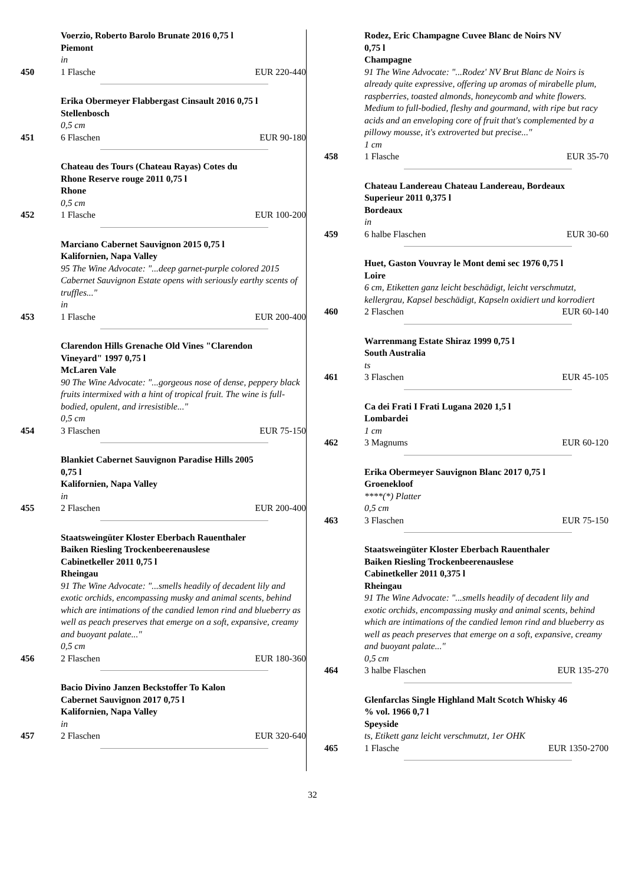Voerzio, Roberto Barolo Brunate 2016 0,75 l
Piemont
in
450 1 Flasche EUR 220-440
Erika Obermeyer Flabbergast Cinsault 2016 0,75 l
Stellenbosch
0,5 cm
451 6 Flaschen EUR 90-180
Chateau des Tours (Chateau Rayas) Cotes du
Rhone Reserve rouge 2011 0,75 l
Rhone
0,5 cm
452 1 Flasche EUR 100-200
Marciano Cabernet Sauvignon 2015 0,75 l
Kalifornien, Napa Valley
95 The Wine Advocate: "...deep garnet-purple colored 2015 Cabernet Sauvignon Estate opens with seriously earthy scents of truffles..."
in
453 1 Flasche EUR 200-400
Clarendon Hills Grenache Old Vines "Clarendon
Vineyard" 1997 0,75 l
McLaren Vale
90 The Wine Advocate: "...gorgeous nose of dense, peppery black fruits intermixed with a hint of tropical fruit. The wine is full-bodied, opulent, and irresistible..."
0,5 cm
454 3 Flaschen EUR 75-150
Blankiet Cabernet Sauvignon Paradise Hills 2005
0,75 l
Kalifornien, Napa Valley
in
455 2 Flaschen EUR 200-400
Staatsweingüter Kloster Eberbach Rauenthaler
Baiken Riesling Trockenbeerenauslese
Cabinetkeller 2011 0,75 l
Rheingau
91 The Wine Advocate: "...smells headily of decadent lily and exotic orchids, encompassing musky and animal scents, behind which are intimations of the candied lemon rind and blueberry as well as peach preserves that emerge on a soft, expansive, creamy and buoyant palate..."
0,5 cm
456 2 Flaschen EUR 180-360
Bacio Divino Janzen Beckstoffer To Kalon
Cabernet Sauvignon 2017 0,75 l
Kalifornien, Napa Valley
in
457 2 Flaschen EUR 320-640
Rodez, Eric Champagne Cuvee Blanc de Noirs NV
0,75 l
Champagne
91 The Wine Advocate: "...Rodez' NV Brut Blanc de Noirs is already quite expressive, offering up aromas of mirabelle plum, raspberries, toasted almonds, honeycomb and white flowers. Medium to full-bodied, fleshy and gourmand, with ripe but racy acids and an enveloping core of fruit that's complemented by a pillowy mousse, it's extroverted but precise..."
1 cm
458 1 Flasche EUR 35-70
Chateau Landereau Chateau Landereau, Bordeaux
Superieur 2011 0,375 l
Bordeaux
in
459 6 halbe Flaschen EUR 30-60
Huet, Gaston Vouvray le Mont demi sec 1976 0,75 l
Loire
6 cm, Etiketten ganz leicht beschädigt, leicht verschmutzt, kellergrau, Kapsel beschädigt, Kapseln oxidiert und korrodiert
460 2 Flaschen EUR 60-140
Warrenmang Estate Shiraz 1999 0,75 l
South Australia
ts
461 3 Flaschen EUR 45-105
Ca dei Frati I Frati Lugana 2020 1,5 l
Lombardei
1 cm
462 3 Magnums EUR 60-120
Erika Obermeyer Sauvignon Blanc 2017 0,75 l
Groenekloof
****(*) Platter
0,5 cm
463 3 Flaschen EUR 75-150
Staatsweingüter Kloster Eberbach Rauenthaler
Baiken Riesling Trockenbeerenauslese
Cabinetkeller 2011 0,375 l
Rheingau
91 The Wine Advocate: "...smells headily of decadent lily and exotic orchids, encompassing musky and animal scents, behind which are intimations of the candied lemon rind and blueberry as well as peach preserves that emerge on a soft, expansive, creamy and buoyant palate..."
0,5 cm
464 3 halbe Flaschen EUR 135-270
Glenfarclas Single Highland Malt Scotch Whisky 46
% vol. 1966 0,7 l
Speyside
ts, Etikett ganz leicht verschmutzt, 1er OHK
465 1 Flasche EUR 1350-2700
32